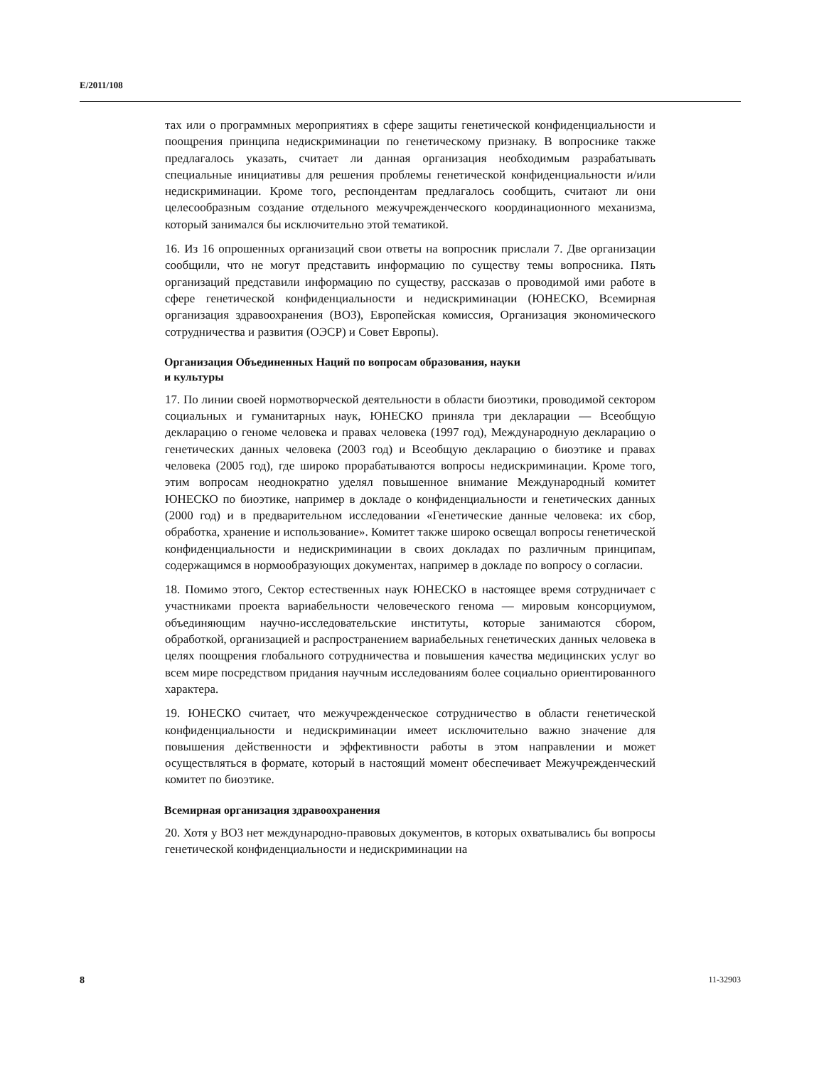E/2011/108
тах или о программных мероприятиях в сфере защиты генетической конфиденциальности и поощрения принципа недискриминации по генетическому признаку. В вопроснике также предлагалось указать, считает ли данная организация необходимым разрабатывать специальные инициативы для решения проблемы генетической конфиденциальности и/или недискриминации. Кроме того, респондентам предлагалось сообщить, считают ли они целесообразным создание отдельного межучрежденческого координационного механизма, который занимался бы исключительно этой тематикой.
16. Из 16 опрошенных организаций свои ответы на вопросник прислали 7. Две организации сообщили, что не могут представить информацию по существу темы вопросника. Пять организаций представили информацию по существу, рассказав о проводимой ими работе в сфере генетической конфиденциальности и недискриминации (ЮНЕСКО, Всемирная организация здравоохранения (ВОЗ), Европейская комиссия, Организация экономического сотрудничества и развития (ОЭСР) и Совет Европы).
Организация Объединенных Наций по вопросам образования, науки
и культуры
17. По линии своей нормотворческой деятельности в области биоэтики, проводимой сектором социальных и гуманитарных наук, ЮНЕСКО приняла три декларации — Всеобщую декларацию о геноме человека и правах человека (1997 год), Международную декларацию о генетических данных человека (2003 год) и Всеобщую декларацию о биоэтике и правах человека (2005 год), где широко прорабатываются вопросы недискриминации. Кроме того, этим вопросам неоднократно уделял повышенное внимание Международный комитет ЮНЕСКО по биоэтике, например в докладе о конфиденциальности и генетических данных (2000 год) и в предварительном исследовании «Генетические данные человека: их сбор, обработка, хранение и использование». Комитет также широко освещал вопросы генетической конфиденциальности и недискриминации в своих докладах по различным принципам, содержащимся в нормообразующих документах, например в докладе по вопросу о согласии.
18. Помимо этого, Сектор естественных наук ЮНЕСКО в настоящее время сотрудничает с участниками проекта вариабельности человеческого генома — мировым консорциумом, объединяющим научно-исследовательские институты, которые занимаются сбором, обработкой, организацией и распространением вариабельных генетических данных человека в целях поощрения глобального сотрудничества и повышения качества медицинских услуг во всем мире посредством придания научным исследованиям более социально ориентированного характера.
19. ЮНЕСКО считает, что межучрежденческое сотрудничество в области генетической конфиденциальности и недискриминации имеет исключительно важно значение для повышения действенности и эффективности работы в этом направлении и может осуществляться в формате, который в настоящий момент обеспечивает Межучрежденческий комитет по биоэтике.
Всемирная организация здравоохранения
20. Хотя у ВОЗ нет международно-правовых документов, в которых охватывались бы вопросы генетической конфиденциальности и недискриминации на
8 11-32903